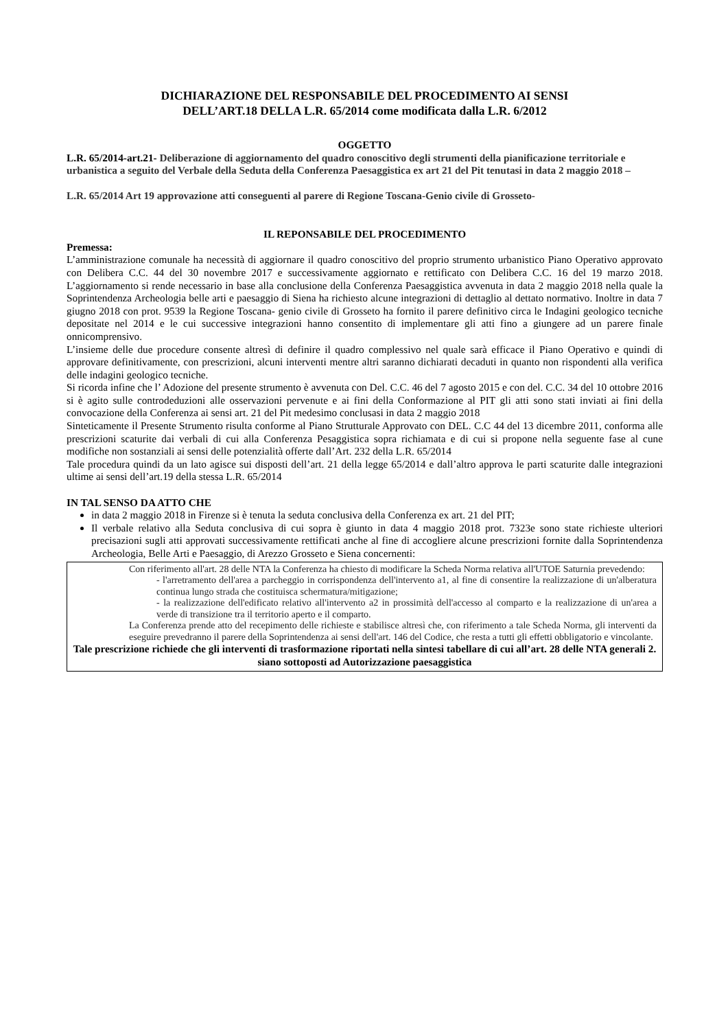DICHIARAZIONE DEL RESPONSABILE DEL PROCEDIMENTO AI SENSI
DELL’ART.18 DELLA L.R. 65/2014 come modificata dalla L.R. 6/2012
OGGETTO
L.R. 65/2014-art.21- Deliberazione di aggiornamento del quadro conoscitivo degli strumenti della pianificazione territoriale e urbanistica a seguito del Verbale della Seduta della Conferenza Paesaggistica ex art 21 del Pit tenutasi in data 2 maggio 2018 –
L.R. 65/2014 Art 19 approvazione atti conseguenti al parere di Regione Toscana-Genio civile di Grosseto-
IL REPONSABILE DEL PROCEDIMENTO
Premessa:
L’amministrazione comunale ha necessità di aggiornare il quadro conoscitivo del proprio strumento urbanistico Piano Operativo approvato con Delibera C.C. 44 del 30 novembre 2017 e successivamente aggiornato e rettificato con Delibera C.C. 16 del 19 marzo 2018. L’aggiornamento si rende necessario in base alla conclusione della Conferenza Paesaggistica avvenuta in data 2 maggio 2018 nella quale la Soprintendenza Archeologia belle arti e paesaggio di Siena ha richiesto alcune integrazioni di dettaglio al dettato normativo. Inoltre in data 7 giugno 2018 con prot. 9539 la Regione Toscana- genio civile di Grosseto ha fornito il parere definitivo circa le Indagini geologico tecniche depositate nel 2014 e le cui successive integrazioni hanno consentito di implementare gli atti fino a giungere ad un parere finale onnicomprensivo.
L’insieme delle due procedure consente altresì di definire il quadro complessivo nel quale sarà efficace il Piano Operativo e quindi di approvare definitivamente, con prescrizioni, alcuni interventi mentre altri saranno dichiarati decaduti in quanto non rispondenti alla verifica delle indagini geologico tecniche.
Si ricorda infine che l’ Adozione del presente strumento è avvenuta con Del. C.C. 46 del 7 agosto 2015 e con del. C.C. 34 del 10 ottobre 2016 si è agito sulle controdeduzioni alle osservazioni pervenute e ai fini della Conformazione al PIT gli atti sono stati inviati ai fini della convocazione della Conferenza ai sensi art. 21 del Pit medesimo conclusasi in data 2 maggio 2018
Sinteticamente il Presente Strumento risulta conforme al Piano Strutturale Approvato con DEL. C.C 44 del 13 dicembre 2011, conforma alle prescrizioni scaturite dai verbali di cui alla Conferenza Pesaggistica sopra richiamata e di cui si propone nella seguente fase al cune modifiche non sostanziali ai sensi delle potenzialità offerte dall’Art. 232 della L.R. 65/2014
Tale procedura quindi da un lato agisce sui disposti dell’art. 21 della legge 65/2014 e dall’altro approva le parti scaturite dalle integrazioni ultime ai sensi dell’art.19 della stessa L.R. 65/2014
IN TAL SENSO DA ATTO CHE
in data 2 maggio 2018 in Firenze si è tenuta la seduta conclusiva della Conferenza ex art. 21 del PIT;
Il verbale relativo alla Seduta conclusiva di cui sopra è giunto in data 4 maggio 2018 prot. 7323e sono state richieste ulteriori precisazioni sugli atti approvati successivamente rettificati anche al fine di accogliere alcune prescrizioni fornite dalla Soprintendenza Archeologia, Belle Arti e Paesaggio, di Arezzo Grosseto e Siena concernenti:
Con riferimento all'art. 28 delle NTA la Conferenza ha chiesto di modificare la Scheda Norma relativa all'UTOE Saturnia prevedendo:
- l'arretramento dell'area a parcheggio in corrispondenza dell'intervento a1, al fine di consentire la realizzazione di un'alberatura continua lungo strada che costituisca schermatura/mitigazione;
- la realizzazione dell'edificato relativo all'intervento a2 in prossimità dell'accesso al comparto e la realizzazione di un'area a verde di transizione tra il territorio aperto e il comparto.
La Conferenza prende atto del recepimento delle richieste e stabilisce altresì che, con riferimento a tale Scheda Norma, gli interventi da eseguire prevedranno il parere della Soprintendenza ai sensi dell'art. 146 del Codice, che resta a tutti gli effetti obbligatorio e vincolante.
Tale prescrizione richiede che gli interventi di trasformazione riportati nella sintesi tabellare di cui all’art. 28 delle NTA generali 2. siano sottoposti ad Autorizzazione paesaggistica